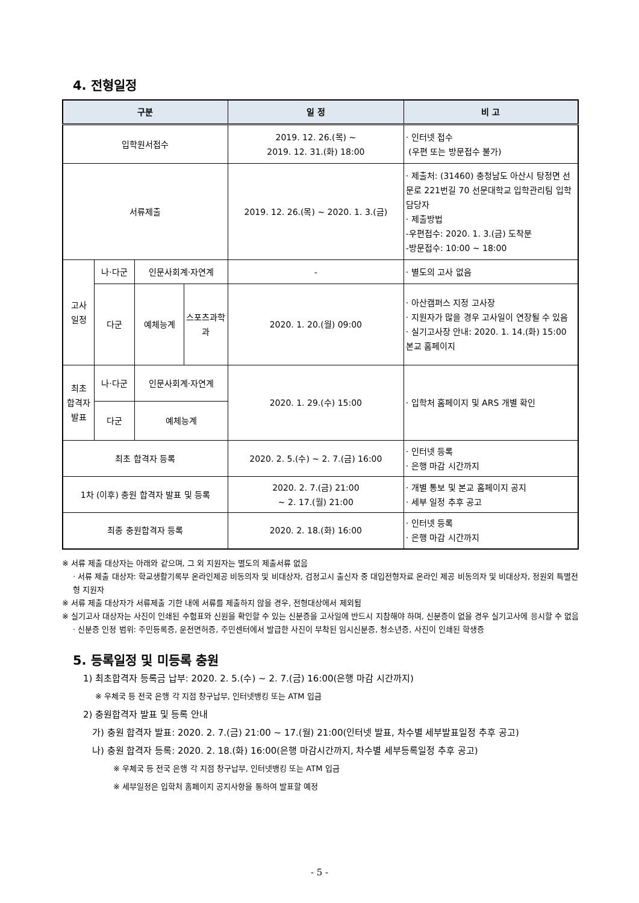4. 전형일정
| 구분 | | | | 일 정 | 비 고 |
| --- | --- | --- | --- | --- | --- |
| 입학원서접수 | | | | 2019. 12. 26.(목) ~ 2019. 12. 31.(화) 18:00 | · 인터넷 접수 (우편 또는 방문접수 불가) |
| 서류제출 | | | | 2019. 12. 26.(목) ~ 2020. 1. 3.(금) | · 제출처: (31460) 충청남도 아산시 탕정면 선문로 221번길 70 선문대학교 입학관리팀 입학담당자 · 제출방법 -우편접수: 2020. 1. 3.(금) 도착분 -방문접수: 10:00 ~ 18:00 |
| 고사 일정 | 나·다군 | 인문사회계·자연계 | | - | · 별도의 고사 없음 |
| | 다군 | 예체능계 | 스포츠과학과 | 2020. 1. 20.(월) 09:00 | · 아산캠퍼스 지정 고사장 · 지원자가 많을 경우 고사일이 연장될 수 있음 · 실기고사장 안내: 2020. 1. 14.(화) 15:00 본교 홈페이지 |
| 최초 합격자 발표 | 나·다군 | 인문사회계·자연계 | | 2020. 1. 29.(수) 15:00 | · 입학처 홈페이지 및 ARS 개별 확인 |
| | 다군 | 예체능계 | | | |
| 최초 합격자 등록 | | | | 2020. 2. 5.(수) ~ 2. 7.(금) 16:00 | · 인터넷 등록 · 은행 마감 시간까지 |
| 1차 (이후) 충원 합격자 발표 및 등록 | | | | 2020. 2. 7.(금) 21:00 ~ 2. 17.(월) 21:00 | · 개별 통보 및 본교 홈페이지 공지 · 세부 일정 추후 공고 |
| 최종 충원합격자 등록 | | | | 2020. 2. 18.(화) 16:00 | · 인터넷 등록 · 은행 마감 시간까지 |
※ 서류 제출 대상자는 아래와 같으며, 그 외 지원자는 별도의 제출서류 없음
· 서류 제출 대상자: 학교생활기록부 온라인제공 비동의자 및 비대상자, 검정고시 출신자 중 대입전형자료 온라인 제공 비동의자 및 비대상자, 정원외 특별전형 지원자
※ 서류 제출 대상자가 서류제출 기한 내에 서류를 제출하지 않을 경우, 전형대상에서 제외됨
※ 실기고사 대상자는 사진이 인쇄된 수험표와 신원을 확인할 수 있는 신분증을 고사일에 반드시 지참해야 하며, 신분증이 없을 경우 실기고사에 응시할 수 없음
· 신분증 인정 범위: 주민등록증, 운전면허증, 주민센터에서 발급한 사진이 부착된 임시신분증, 청소년증, 사진이 인쇄된 학생증
5. 등록일정 및 미등록 충원
1) 최초합격자 등록금 납부: 2020. 2. 5.(수) ~ 2. 7.(금) 16:00(은행 마감 시간까지)
※ 우체국 등 전국 은행 각 지점 창구납부, 인터넷뱅킹 또는 ATM 입금
2) 충원합격자 발표 및 등록 안내
가) 충원 합격자 발표: 2020. 2. 7.(금) 21:00 ~ 17.(월) 21:00(인터넷 발표, 차수별 세부발표일정 추후 공고)
나) 충원 합격자 등록: 2020. 2. 18.(화) 16:00(은행 마감시간까지, 차수별 세부등록일정 추후 공고)
※ 우체국 등 전국 은행 각 지점 창구납부, 인터넷뱅킹 또는 ATM 입금
※ 세부일정은 입학처 홈페이지 공지사항을 통하여 발표할 예정
- 5 -